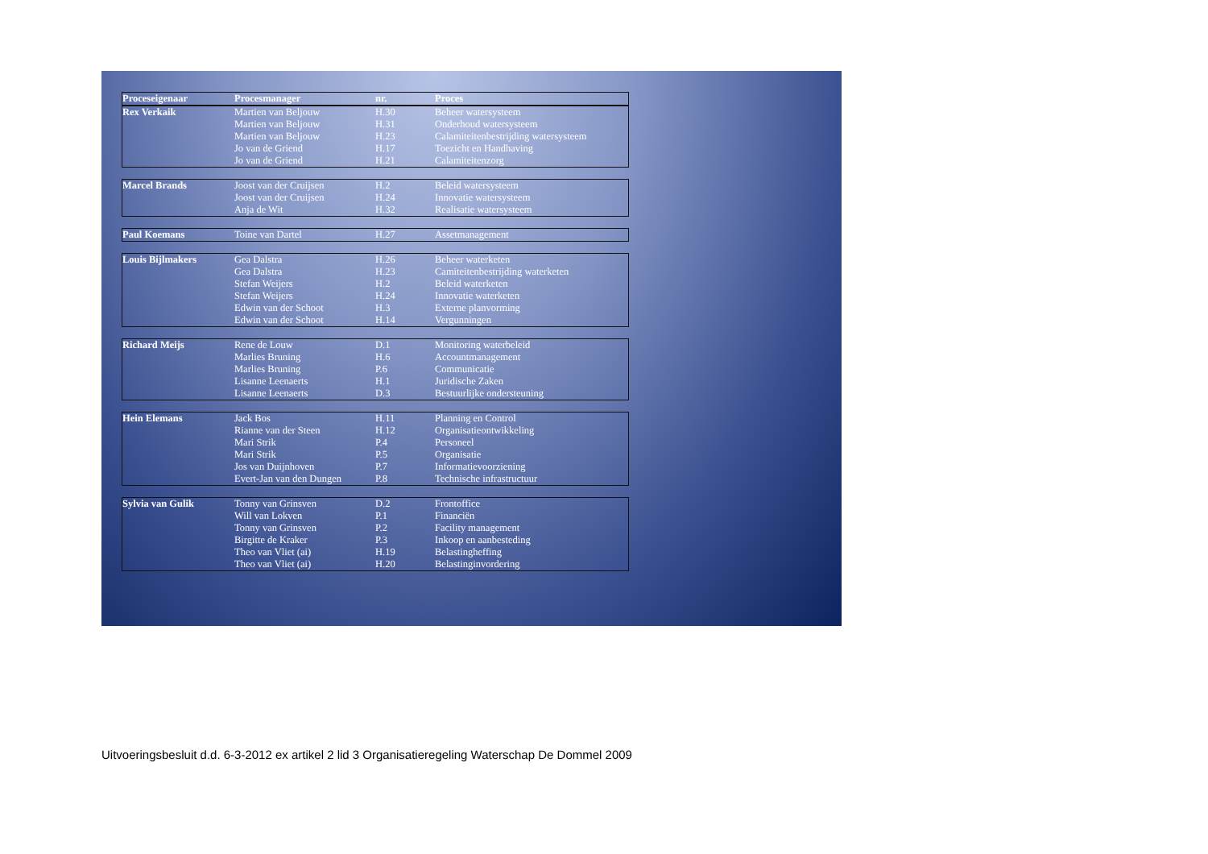| Proceseigenaar | Procesmanager | nr. | Proces |
| --- | --- | --- | --- |
| Rex Verkaik | Martien van Beljouw | H.30 | Beheer watersysteem |
| | Martien van Beljouw | H.31 | Onderhoud watersysteem |
| | Martien van Beljouw | H.23 | Calamiteitenbestrijding watersysteem |
| | Jo van de Griend | H.17 | Toezicht en Handhaving |
| | Jo van de Griend | H.21 | Calamiteitenzorg |
| Marcel Brands | Joost van der Cruijsen | H.2 | Beleid watersysteem |
| | Joost van der Cruijsen | H.24 | Innovatie watersysteem |
| | Anja de Wit | H.32 | Realisatie watersysteem |
| Paul Koemans | Toine van Dartel | H.27 | Assetmanagement |
| Louis Bijlmakers | Gea Dalstra | H.26 | Beheer waterketen |
| | Gea Dalstra | H.23 | Camiteitenbestrijding waterketen |
| | Stefan Weijers | H.2 | Beleid waterketen |
| | Stefan Weijers | H.24 | Innovatie waterketen |
| | Edwin van der Schoot | H.3 | Externe planvorming |
| | Edwin van der Schoot | H.14 | Vergunningen |
| Richard Meijs | Rene de Louw | D.1 | Monitoring waterbeleid |
| | Marlies Bruning | H.6 | Accountmanagement |
| | Marlies Bruning | P.6 | Communicatie |
| | Lisanne Leenaerts | H.1 | Juridische Zaken |
| | Lisanne Leenaerts | D.3 | Bestuurlijke ondersteuning |
| Hein Elemans | Jack Bos | H.11 | Planning en Control |
| | Rianne van der Steen | H.12 | Organisatieontwikkeling |
| | Mari Strik | P.4 | Personeel |
| | Mari Strik | P.5 | Organisatie |
| | Jos van Duijnhoven | P.7 | Informatievoorziening |
| | Evert-Jan van den Dungen | P.8 | Technische infrastructuur |
| Sylvia van Gulik | Tonny van Grinsven | D.2 | Frontoffice |
| | Will van Lokven | P.1 | Financiën |
| | Tonny van Grinsven | P.2 | Facility management |
| | Birgitte de Kraker | P.3 | Inkoop en aanbesteding |
| | Theo van Vliet (ai) | H.19 | Belastingheffing |
| | Theo van Vliet (ai) | H.20 | Belastinginvordering |
Uitvoeringsbesluit d.d. 6-3-2012 ex artikel 2 lid 3 Organisatieregeling Waterschap De Dommel 2009